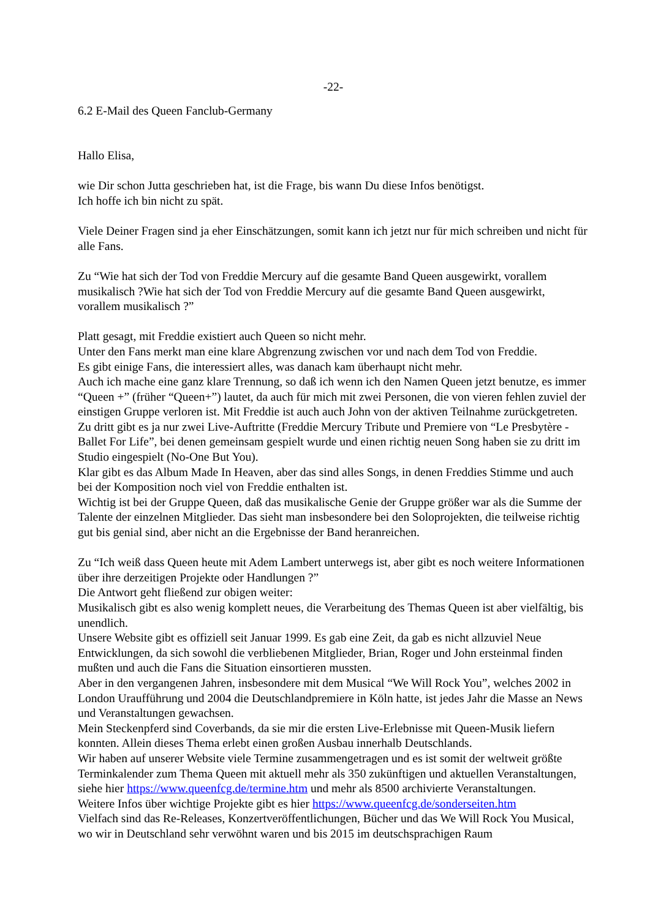-22-
6.2 E-Mail des Queen Fanclub-Germany
Hallo Elisa,
wie Dir schon Jutta geschrieben hat, ist die Frage, bis wann Du diese Infos benötigst.
Ich hoffe ich bin nicht zu spät.
Viele Deiner Fragen sind ja eher Einschätzungen, somit kann ich jetzt nur für mich schreiben und nicht für alle Fans.
Zu “Wie hat sich der Tod von Freddie Mercury auf die gesamte Band Queen ausgewirkt, vorallem musikalisch ?Wie hat sich der Tod von Freddie Mercury auf die gesamte Band Queen ausgewirkt, vorallem musikalisch ?”
Platt gesagt, mit Freddie existiert auch Queen so nicht mehr.
Unter den Fans merkt man eine klare Abgrenzung zwischen vor und nach dem Tod von Freddie.
Es gibt einige Fans, die interessiert alles, was danach kam überhaupt nicht mehr.
Auch ich mache eine ganz klare Trennung, so daß ich wenn ich den Namen Queen jetzt benutze, es immer “Queen +” (früher “Queen+”) lautet, da auch für mich mit zwei Personen, die von vieren fehlen zuviel der einstigen Gruppe verloren ist. Mit Freddie ist auch auch John von der aktiven Teilnahme zurückgetreten. Zu dritt gibt es ja nur zwei Live-Auftritte (Freddie Mercury Tribute und Premiere von “Le Presbytère - Ballet For Life”, bei denen gemeinsam gespielt wurde und einen richtig neuen Song haben sie zu dritt im Studio eingespielt (No-One But You).
Klar gibt es das Album Made In Heaven, aber das sind alles Songs, in denen Freddies Stimme und auch bei der Komposition noch viel von Freddie enthalten ist.
Wichtig ist bei der Gruppe Queen, daß das musikalische Genie der Gruppe größer war als die Summe der Talente der einzelnen Mitglieder. Das sieht man insbesondere bei den Soloprojekten, die teilweise richtig gut bis genial sind, aber nicht an die Ergebnisse der Band heranreichen.
Zu “Ich weiß dass Queen heute mit Adem Lambert unterwegs ist, aber gibt es noch weitere Informationen über ihre derzeitigen Projekte oder Handlungen ?”
Die Antwort geht fließend zur obigen weiter:
Musikalisch gibt es also wenig komplett neues, die Verarbeitung des Themas Queen ist aber vielfältig, bis unendlich.
Unsere Website gibt es offiziell seit Januar 1999. Es gab eine Zeit, da gab es nicht allzuviel Neue Entwicklungen, da sich sowohl die verbliebenen Mitglieder, Brian, Roger und John ersteinmal finden mußten und auch die Fans die Situation einsortieren mussten.
Aber in den vergangenen Jahren, insbesondere mit dem Musical “We Will Rock You”, welches 2002 in London Uraufführung und 2004 die Deutschlandpremiere in Köln hatte, ist jedes Jahr die Masse an News und Veranstaltungen gewachsen.
Mein Steckenpferd sind Coverbands, da sie mir die ersten Live-Erlebnisse mit Queen-Musik liefern konnten. Allein dieses Thema erlebt einen großen Ausbau innerhalb Deutschlands.
Wir haben auf unserer Website viele Termine zusammengetragen und es ist somit der weltweit größte Terminkalender zum Thema Queen mit aktuell mehr als 350 zukünftigen und aktuellen Veranstaltungen, siehe hier https://www.queenfcg.de/termine.htm und mehr als 8500 archivierte Veranstaltungen.
Weitere Infos über wichtige Projekte gibt es hier https://www.queenfcg.de/sonderseiten.htm
Vielfach sind das Re-Releases, Konzertveröffentlichungen, Bücher und das We Will Rock You Musical, wo wir in Deutschland sehr verwöhnt waren und bis 2015 im deutschsprachigen Raum